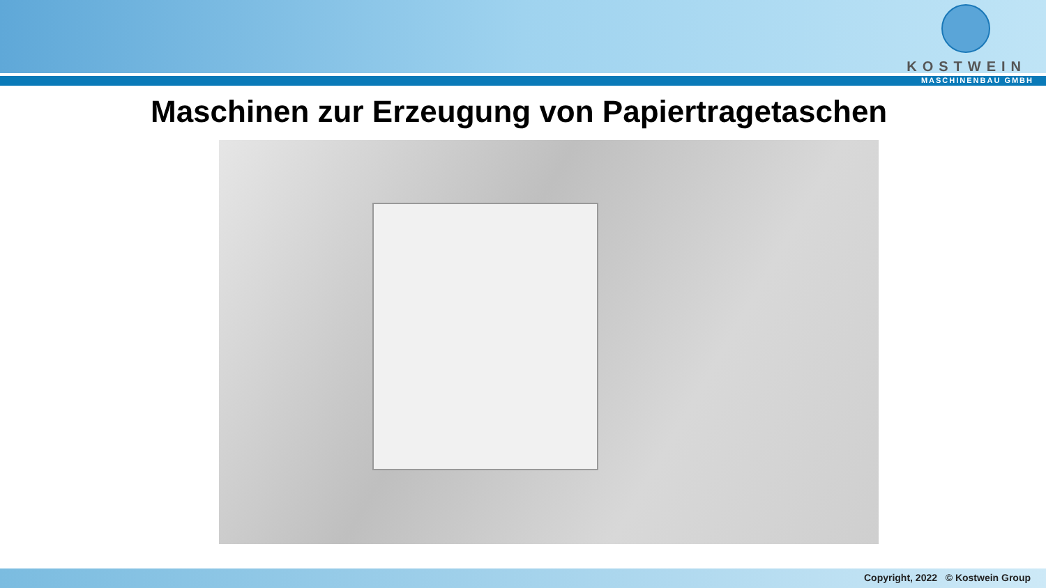KOSTWEIN
MASCHINENBAU GMBH
Maschinen zur Erzeugung von Papiertragetaschen
Copyright, 2022 © Kostwein Group